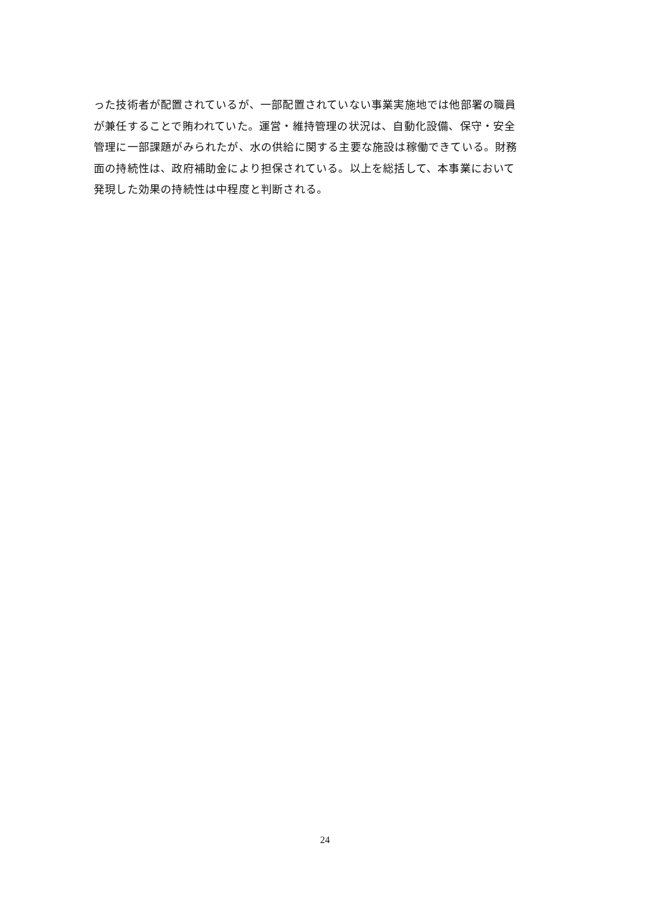った技術者が配置されているが、一部配置されていない事業実施地では他部署の職員
が兼任することで賄われていた。運営・維持管理の状況は、自動化設備、保守・安全
管理に一部課題がみられたが、水の供給に関する主要な施設は稼働できている。財務
面の持続性は、政府補助金により担保されている。以上を総括して、本事業において
発現した効果の持続性は中程度と判断される。
24